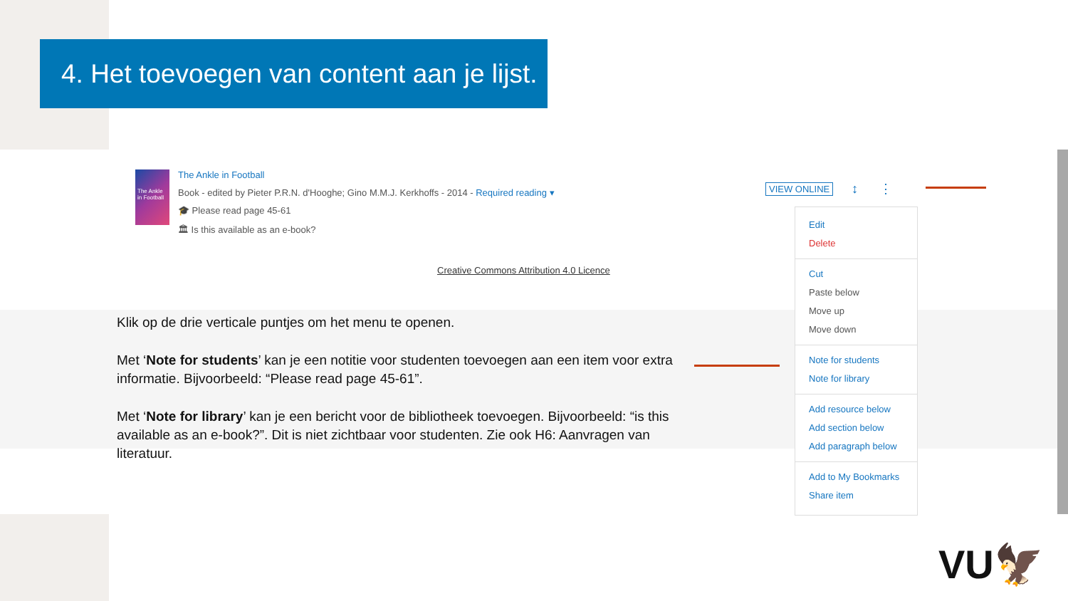4. Het toevoegen van content aan je lijst.
The Ankle in Football
The Ankle in Football
Book - edited by Pieter P.R.N. d'Hooghe; Gino M.M.J. Kerkhoffs - 2014 - Required reading ▾
🎓 Please read page 45-61
🏛 Is this available as an e-book?
Creative Commons Attribution 4.0 Licence
VIEW ONLINE ↕ ⋮
Edit
Delete
Cut
Paste below
Move up
Move down
Note for students
Note for library
Add resource below
Add section below
Add paragraph below
Add to My Bookmarks
Share item
Klik op de drie verticale puntjes om het menu te openen.
Met ‘Note for students’ kan je een notitie voor studenten toevoegen aan een item voor extra informatie. Bijvoorbeeld: “Please read page 45-61”.
Met ‘Note for library’ kan je een bericht voor de bibliotheek toevoegen. Bijvoorbeeld: “is this available as an e-book?”. Dit is niet zichtbaar voor studenten. Zie ook H6: Aanvragen van literatuur.
VU🦅